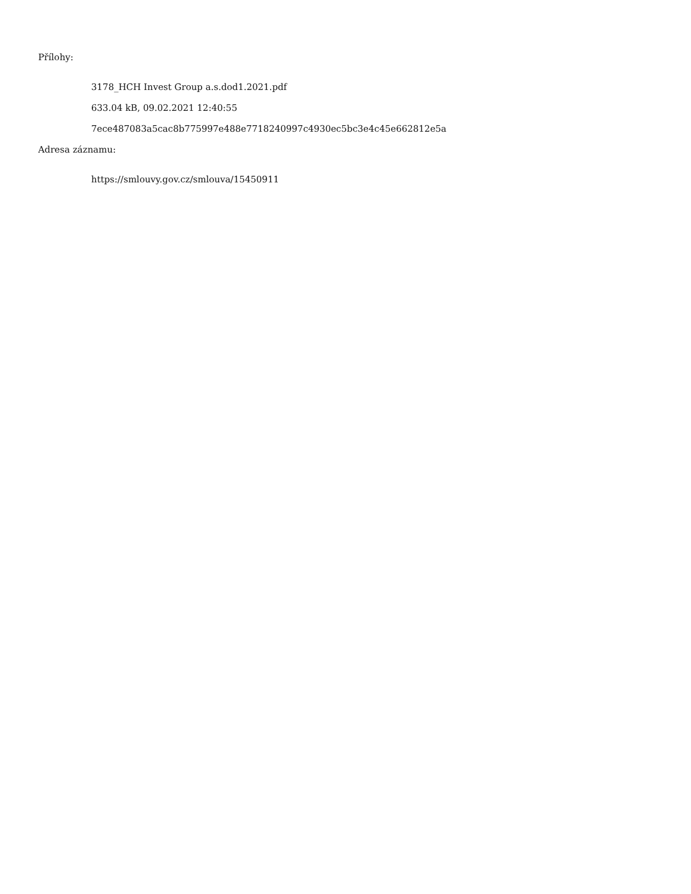Přílohy:
3178_HCH Invest Group a.s.dod1.2021.pdf
633.04 kB, 09.02.2021 12:40:55
7ece487083a5cac8b775997e488e7718240997c4930ec5bc3e4c45e662812e5a
Adresa záznamu:
https://smlouvy.gov.cz/smlouva/15450911